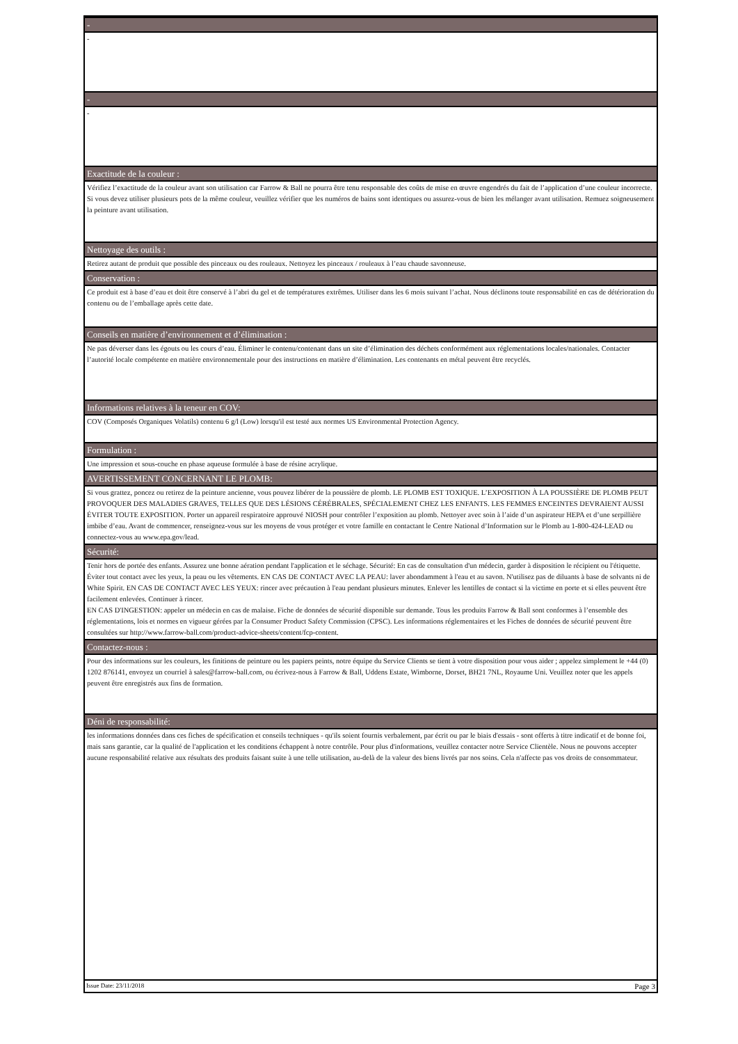-
-
-
-
Exactitude de la couleur :
Vérifiez l’exactitude de la couleur avant son utilisation car Farrow & Ball ne pourra être tenu responsable des coûts de mise en œuvre engendrés du fait de l’application d’une couleur incorrecte. Si vous devez utiliser plusieurs pots de la même couleur, veuillez vérifier que les numéros de bains sont identiques ou assurez-vous de bien les mélanger avant utilisation. Remuez soigneusement la peinture avant utilisation.
Nettoyage des outils :
Retirez autant de produit que possible des pinceaux ou des rouleaux. Nettoyez les pinceaux / rouleaux à l’eau chaude savonneuse.
Conservation :
Ce produit est à base d’eau et doit être conservé à l’abri du gel et de températures extrêmes. Utiliser dans les 6 mois suivant l’achat. Nous déclinons toute responsabilité en cas de détérioration du contenu ou de l’emballage après cette date.
Conseils en matière d’environnement et d’élimination :
Ne pas déverser dans les égouts ou les cours d’eau. Éliminer le contenu/contenant dans un site d’élimination des déchets conformément aux réglementations locales/nationales. Contacter l’autorité locale compétente en matière environnementale pour des instructions en matière d’élimination. Les contenants en métal peuvent être recyclés.
Informations relatives à la teneur en COV:
COV (Composés Organiques Volatils) contenu 6 g/l (Low) lorsqu'il est testé aux normes US Environmental Protection Agency.
Formulation :
Une impression et sous-couche en phase aqueuse formulée à base de résine acrylique.
AVERTISSEMENT CONCERNANT LE PLOMB:
Si vous grattez, poncez ou retirez de la peinture ancienne, vous pouvez libérer de la poussière de plomb. LE PLOMB EST TOXIQUE. L’EXPOSITION À LA POUSSIÈRE DE PLOMB PEUT PROVOQUER DES MALADIES GRAVES, TELLES QUE DES LÉSIONS CÉRÉBRALES, SPÉCIALEMENT CHEZ LES ENFANTS. LES FEMMES ENCEINTES DEVRAIENT AUSSI ÉVITER TOUTE EXPOSITION. Porter un appareil respiratoire approuvé NIOSH pour contrôler l’exposition au plomb. Nettoyer avec soin à l’aide d’un aspirateur HEPA et d’une serpillière imbibe d’eau. Avant de commencer, renseignez-vous sur les moyens de vous protéger et votre famille en contactant le Centre National d’Information sur le Plomb au 1-800-424-LEAD ou connectez-vous au www.epa.gov/lead.
Sécurité:
Tenir hors de portée des enfants. Assurez une bonne aération pendant l'application et le séchage. Sécurité: En cas de consultation d'un médecin, garder à disposition le récipient ou l'étiquette. Éviter tout contact avec les yeux, la peau ou les vêtements. EN CAS DE CONTACT AVEC LA PEAU: laver abondamment à l'eau et au savon. N'utilisez pas de diluants à base de solvants ni de White Spirit. EN CAS DE CONTACT AVEC LES YEUX: rincer avec précaution à l'eau pendant plusieurs minutes. Enlever les lentilles de contact si la victime en porte et si elles peuvent être facilement enlevées. Continuer à rincer.
EN CAS D'INGESTION: appeler un médecin en cas de malaise. Fiche de données de sécurité disponible sur demande. Tous les produits Farrow & Ball sont conformes à l’ensemble des réglementations, lois et normes en vigueur gérées par la Consumer Product Safety Commission (CPSC). Les informations réglementaires et les Fiches de données de sécurité peuvent être consultées sur http://www.farrow-ball.com/product-advice-sheets/content/fcp-content.
Contactez-nous :
Pour des informations sur les couleurs, les finitions de peinture ou les papiers peints, notre équipe du Service Clients se tient à votre disposition pour vous aider ; appelez simplement le +44 (0) 1202 876141, envoyez un courriel à sales@farrow-ball.com, ou écrivez-nous à Farrow & Ball, Uddens Estate, Wimborne, Dorset, BH21 7NL, Royaume Uni. Veuillez noter que les appels peuvent être enregistrés aux fins de formation.
Déni de responsabilité:
les informations données dans ces fiches de spécification et conseils techniques - qu'ils soient fournis verbalement, par écrit ou par le biais d'essais - sont offerts à titre indicatif et de bonne foi, mais sans garantie, car la qualité de l'application et les conditions échappent à notre contrôle. Pour plus d'informations, veuillez contacter notre Service Clientèle. Nous ne pouvons accepter aucune responsabilité relative aux résultats des produits faisant suite à une telle utilisation, au-delà de la valeur des biens livrés par nos soins. Cela n'affecte pas vos droits de consommateur.
Issue Date: 23/11/2018 Page 3